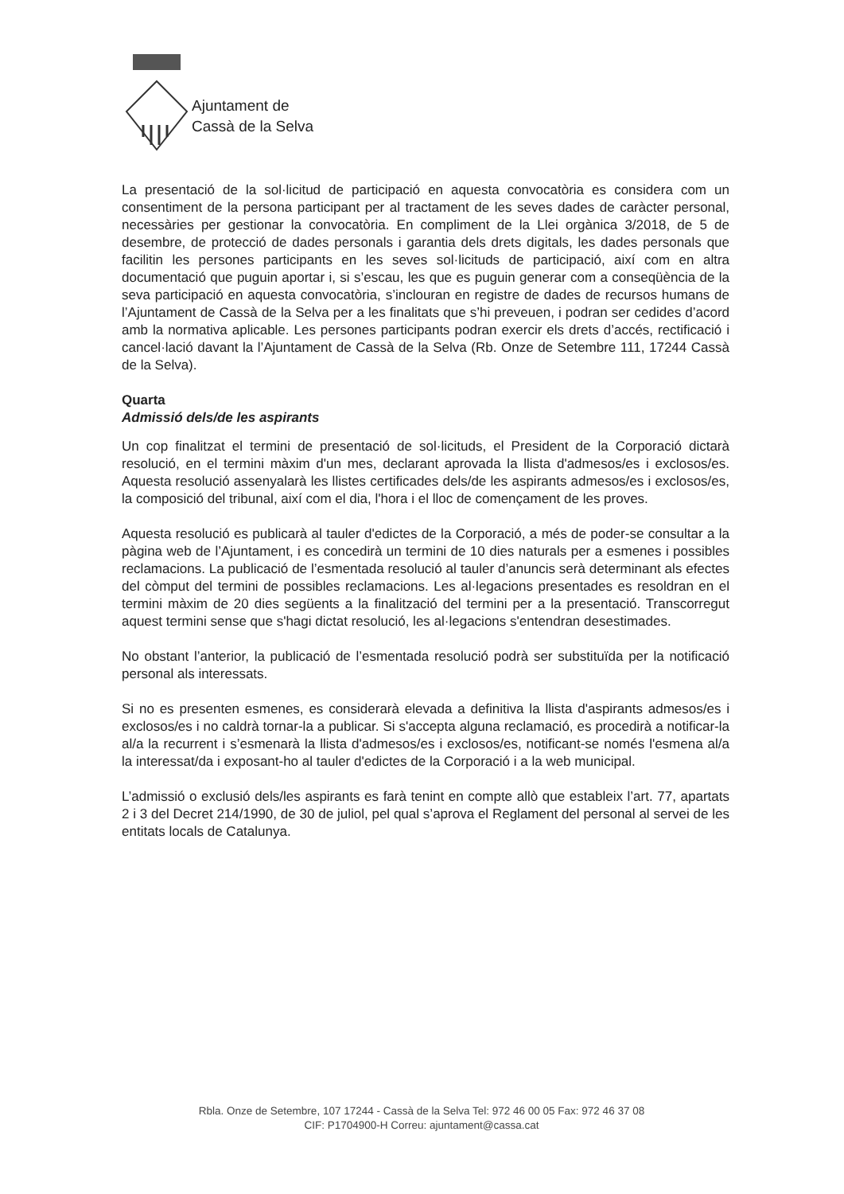Ajuntament de
Cassà de la Selva
La presentació de la sol·licitud de participació en aquesta convocatòria es considera com un consentiment de la persona participant per al tractament de les seves dades de caràcter personal, necessàries per gestionar la convocatòria. En compliment de la Llei orgànica 3/2018, de 5 de desembre, de protecció de dades personals i garantia dels drets digitals, les dades personals que facilitin les persones participants en les seves sol·licituds de participació, així com en altra documentació que puguin aportar i, si s’escau, les que es puguin generar com a conseqüència de la seva participació en aquesta convocatòria, s’inclouran en registre de dades de recursos humans de l’Ajuntament de Cassà de la Selva per a les finalitats que s’hi preveuen, i podran ser cedides d’acord amb la normativa aplicable. Les persones participants podran exercir els drets d’accés, rectificació i cancel·lació davant la l’Ajuntament de Cassà de la Selva (Rb. Onze de Setembre 111, 17244 Cassà de la Selva).
Quarta
Admissió dels/de les aspirants
Un cop finalitzat el termini de presentació de sol·licituds, el President de la Corporació dictarà resolució, en el termini màxim d'un mes, declarant aprovada la llista d'admesos/es i exclosos/es. Aquesta resolució assenyalarà les llistes certificades dels/de les aspirants admesos/es i exclosos/es, la composició del tribunal, així com el dia, l'hora i el lloc de començament de les proves.
Aquesta resolució es publicarà al tauler d'edictes de la Corporació, a més de poder-se consultar a la pàgina web de l’Ajuntament, i es concedirà un termini de 10 dies naturals per a esmenes i possibles reclamacions. La publicació de l’esmentada resolució al tauler d’anuncis serà determinant als efectes del còmput del termini de possibles reclamacions. Les al·legacions presentades es resoldran en el termini màxim de 20 dies següents a la finalització del termini per a la presentació. Transcorregut aquest termini sense que s'hagi dictat resolució, les al·legacions s'entendran desestimades.
No obstant l’anterior, la publicació de l’esmentada resolució podrà ser substituïda per la notificació personal als interessats.
Si no es presenten esmenes, es considerarà elevada a definitiva la llista d'aspirants admesos/es i exclosos/es i no caldrà tornar-la a publicar. Si s'accepta alguna reclamació, es procedirà a notificar-la al/a la recurrent i s’esmenarà la llista d'admesos/es i exclosos/es, notificant-se només l'esmena al/a la interessat/da i exposant-ho al tauler d'edictes de la Corporació i a la web municipal.
L’admissió o exclusió dels/les aspirants es farà tenint en compte allò que estableix l’art. 77, apartats 2 i 3 del Decret 214/1990, de 30 de juliol, pel qual s’aprova el Reglament del personal al servei de les entitats locals de Catalunya.
Rbla. Onze de Setembre, 107 17244 - Cassà de la Selva Tel: 972 46 00 05 Fax: 972 46 37 08
CIF: P1704900-H Correu: ajuntament@cassa.cat